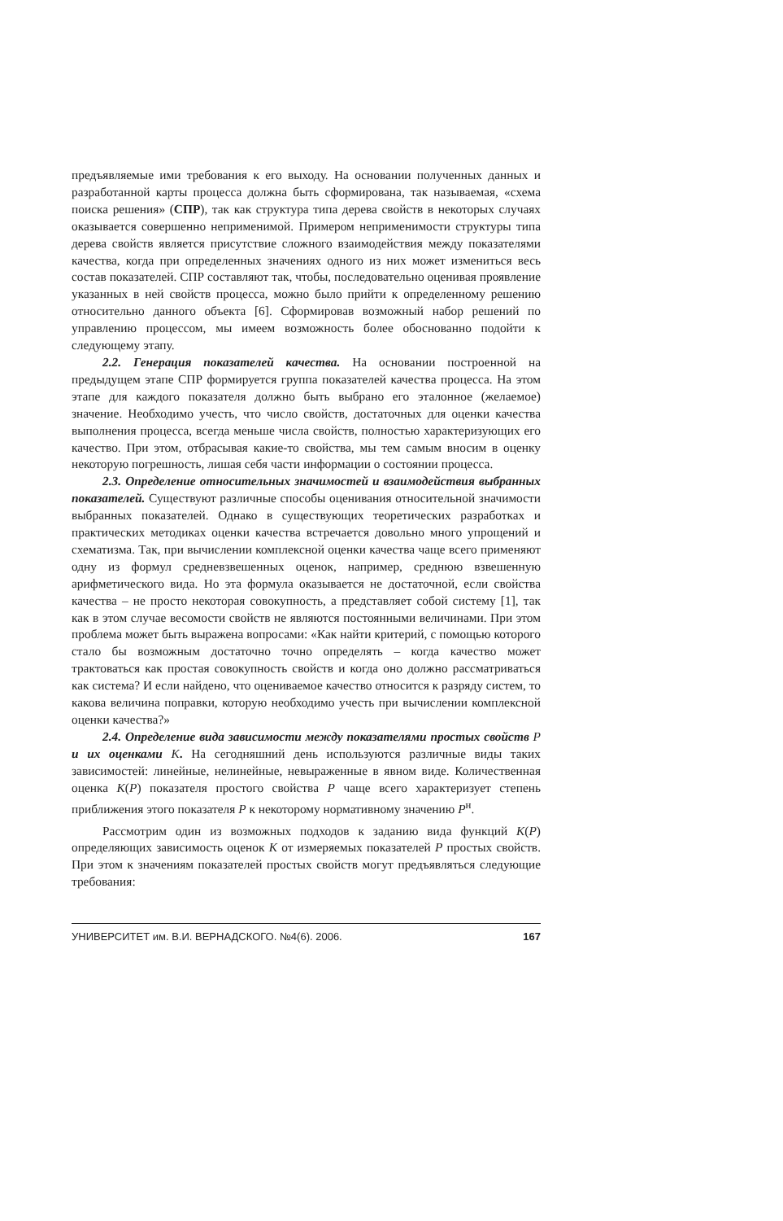предъявляемые ими требования к его выходу. На основании полученных данных и разработанной карты процесса должна быть сформирована, так называемая, «схема поиска решения» (СПР), так как структура типа дерева свойств в некоторых случаях оказывается совершенно неприменимой. Примером неприменимости структуры типа дерева свойств является присутствие сложного взаимодействия между показателями качества, когда при определенных значениях одного из них может измениться весь состав показателей. СПР составляют так, чтобы, последовательно оценивая проявление указанных в ней свойств процесса, можно было прийти к определенному решению относительно данного объекта [6]. Сформировав возможный набор решений по управлению процессом, мы имеем возможность более обоснованно подойти к следующему этапу.
2.2. Генерация показателей качества. На основании построенной на предыдущем этапе СПР формируется группа показателей качества процесса. На этом этапе для каждого показателя должно быть выбрано его эталонное (желаемое) значение. Необходимо учесть, что число свойств, достаточных для оценки качества выполнения процесса, всегда меньше числа свойств, полностью характеризующих его качество. При этом, отбрасывая какие-то свойства, мы тем самым вносим в оценку некоторую погрешность, лишая себя части информации о состоянии процесса.
2.3. Определение относительных значимостей и взаимодействия выбранных показателей. Существуют различные способы оценивания относительной значимости выбранных показателей. Однако в существующих теоретических разработках и практических методиках оценки качества встречается довольно много упрощений и схематизма. Так, при вычислении комплексной оценки качества чаще всего применяют одну из формул средневзвешенных оценок, например, среднюю взвешенную арифметического вида. Но эта формула оказывается не достаточной, если свойства качества – не просто некоторая совокупность, а представляет собой систему [1], так как в этом случае весомости свойств не являются постоянными величинами. При этом проблема может быть выражена вопросами: «Как найти критерий, с помощью которого стало бы возможным достаточно точно определять – когда качество может трактоваться как простая совокупность свойств и когда оно должно рассматриваться как система? И если найдено, что оцениваемое качество относится к разряду систем, то какова величина поправки, которую необходимо учесть при вычислении комплексной оценки качества?»
2.4. Определение вида зависимости между показателями простых свойств P и их оценками K. На сегодняшний день используются различные виды таких зависимостей: линейные, нелинейные, невыраженные в явном виде. Количественная оценка K(P) показателя простого свойства P чаще всего характеризует степень приближения этого показателя P к некоторому нормативному значению P<sup>н</sup>.
Рассмотрим один из возможных подходов к заданию вида функций K(P) определяющих зависимость оценок K от измеряемых показателей P простых свойств. При этом к значениям показателей простых свойств могут предъявляться следующие требования:
УНИВЕРСИТЕТ им. В.И. ВЕРНАДСКОГО. №4(6). 2006. 167